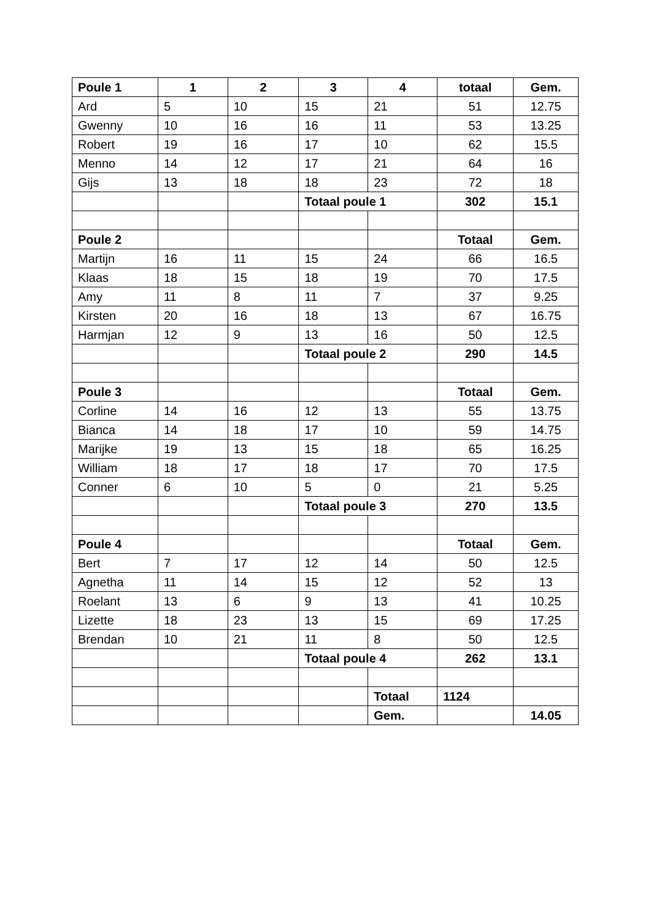| Poule 1 | 1 | 2 | 3 | 4 | totaal | Gem. |
| --- | --- | --- | --- | --- | --- | --- |
| Ard | 5 | 10 | 15 | 21 | 51 | 12.75 |
| Gwenny | 10 | 16 | 16 | 11 | 53 | 13.25 |
| Robert | 19 | 16 | 17 | 10 | 62 | 15.5 |
| Menno | 14 | 12 | 17 | 21 | 64 | 16 |
| Gijs | 13 | 18 | 18 | 23 | 72 | 18 |
| | | | Totaal poule 1 | | 302 | 15.1 |
| Poule 2 | | | | | Totaal | Gem. |
| Martijn | 16 | 11 | 15 | 24 | 66 | 16.5 |
| Klaas | 18 | 15 | 18 | 19 | 70 | 17.5 |
| Amy | 11 | 8 | 11 | 7 | 37 | 9.25 |
| Kirsten | 20 | 16 | 18 | 13 | 67 | 16.75 |
| Harmjan | 12 | 9 | 13 | 16 | 50 | 12.5 |
| | | | Totaal poule 2 | | 290 | 14.5 |
| Poule 3 | | | | | Totaal | Gem. |
| Corline | 14 | 16 | 12 | 13 | 55 | 13.75 |
| Bianca | 14 | 18 | 17 | 10 | 59 | 14.75 |
| Marijke | 19 | 13 | 15 | 18 | 65 | 16.25 |
| William | 18 | 17 | 18 | 17 | 70 | 17.5 |
| Conner | 6 | 10 | 5 | 0 | 21 | 5.25 |
| | | | Totaal poule 3 | | 270 | 13.5 |
| Poule 4 | | | | | Totaal | Gem. |
| Bert | 7 | 17 | 12 | 14 | 50 | 12.5 |
| Agnetha | 11 | 14 | 15 | 12 | 52 | 13 |
| Roelant | 13 | 6 | 9 | 13 | 41 | 10.25 |
| Lizette | 18 | 23 | 13 | 15 | 69 | 17.25 |
| Brendan | 10 | 21 | 11 | 8 | 50 | 12.5 |
| | | | Totaal poule 4 | | 262 | 13.1 |
| | | | | Totaal | 1124 | |
| | | | | Gem. | | 14.05 |